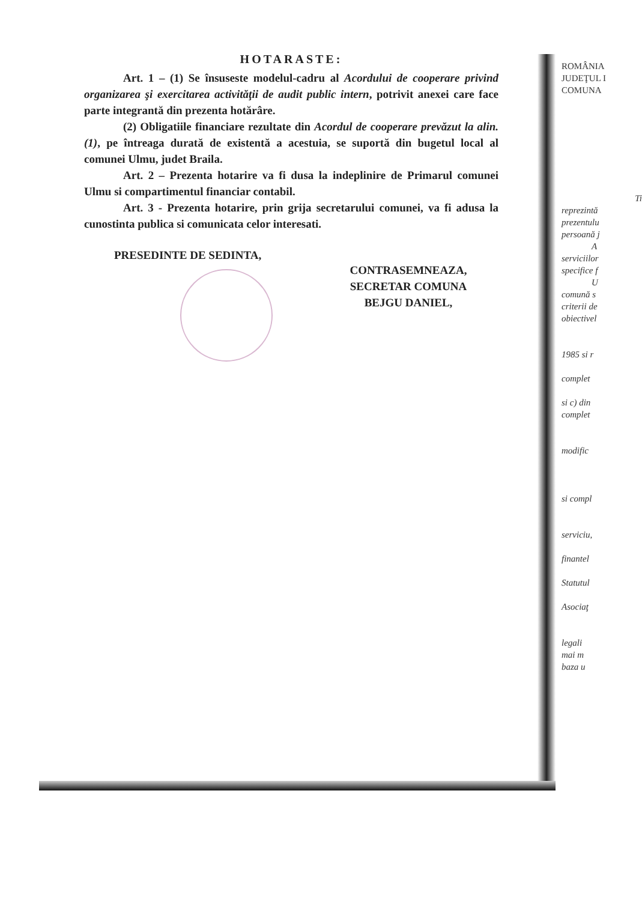HOTARASTE:
Art. 1 – (1) Se însuseste modelul-cadru al Acordului de cooperare privind organizarea şi exercitarea activităţii de audit public intern, potrivit anexei care face parte integrantă din prezenta hotărâre.
(2) Obligatiile financiare rezultate din Acordul de cooperare prevăzut la alin. (1), pe întreaga durată de existentă a acestuia, se suportă din bugetul local al comunei Ulmu, judet Braila.
Art. 2 – Prezenta hotarire va fi dusa la indeplinire de Primarul comunei Ulmu si compartimentul financiar contabil.
Art. 3 - Prezenta hotarire, prin grija secretarului comunei, va fi adusa la cunostinta publica si comunicata celor interesati.
PRESEDINTE DE SEDINTA,
CONTRASEMNEAZA,
SECRETAR COMUNA
BEJGU DANIEL,
ROMÂNIA
JUDEŢUL I
COMUNA
Ti
reprezintă
prezentulu
persoană j
A
serviciilor
specifice f
U
comună s
criterii de
obiectivel
1985 si r
complet
si c) din
complet
modific
si compl
serviciu,
finantel
Statutul
Asociaţ
legali
mai m
baza u